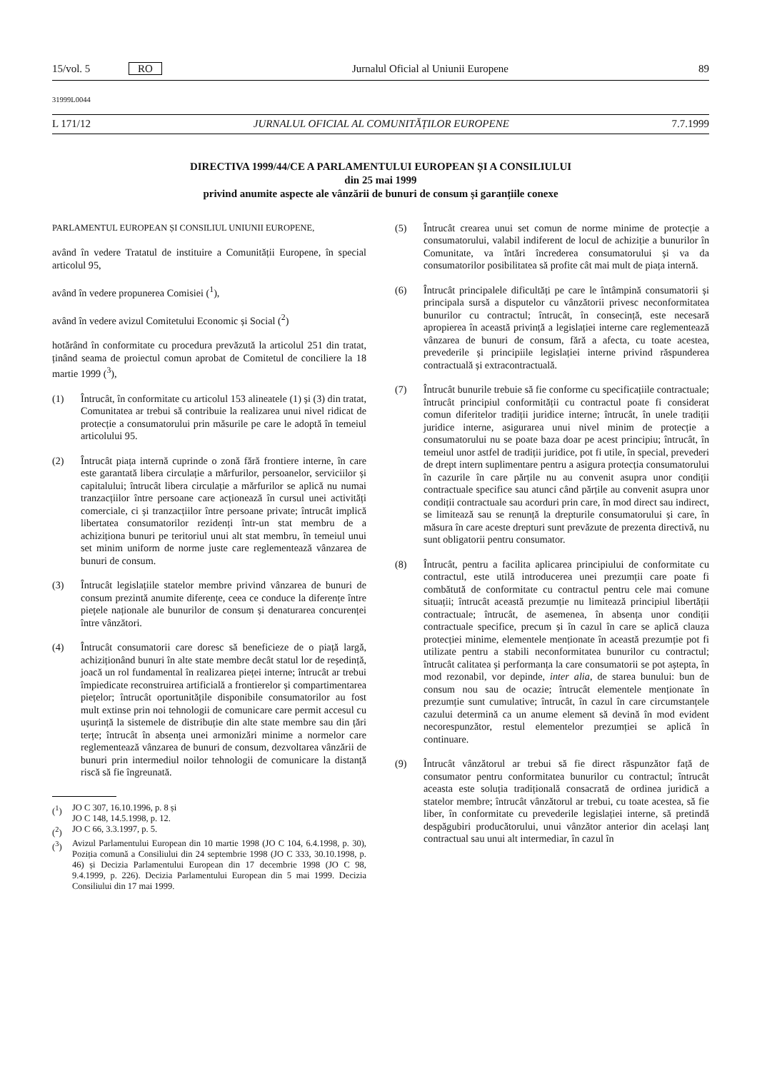15/vol. 5 RO Jurnalul Oficial al Uniunii Europene 89
31999L0044
L 171/12 JURNALUL OFICIAL AL COMUNITĂȚILOR EUROPENE 7.7.1999
DIRECTIVA 1999/44/CE A PARLAMENTULUI EUROPEAN ȘI A CONSILIULUI
din 25 mai 1999
privind anumite aspecte ale vânzării de bunuri de consum și garanțiile conexe
PARLAMENTUL EUROPEAN ȘI CONSILIUL UNIUNII EUROPENE,
având în vedere Tratatul de instituire a Comunității Europene, în special articolul 95,
având în vedere propunerea Comisiei (<sup>1</sup>),
având în vedere avizul Comitetului Economic și Social (<sup>2</sup>)
hotărând în conformitate cu procedura prevăzută la articolul 251 din tratat, ținând seama de proiectul comun aprobat de Comitetul de conciliere la 18 martie 1999 (<sup>3</sup>),
(1) Întrucât, în conformitate cu articolul 153 alineatele (1) și (3) din tratat, Comunitatea ar trebui să contribuie la realizarea unui nivel ridicat de protecție a consumatorului prin măsurile pe care le adoptă în temeiul articolului 95.
(2) Întrucât piața internă cuprinde o zonă fără frontiere interne, în care este garantată libera circulație a mărfurilor, persoanelor, serviciilor și capitalului; întrucât libera circulație a mărfurilor se aplică nu numai tranzacțiilor între persoane care acționează în cursul unei activități comerciale, ci și tranzacțiilor între persoane private; întrucât implică libertatea consumatorilor rezidenți într-un stat membru de a achiziționa bunuri pe teritoriul unui alt stat membru, în temeiul unui set minim uniform de norme juste care reglementează vânzarea de bunuri de consum.
(3) Întrucât legislațiile statelor membre privind vânzarea de bunuri de consum prezintă anumite diferențe, ceea ce conduce la diferențe între piețele naționale ale bunurilor de consum și denaturarea concurenței între vânzători.
(4) Întrucât consumatorii care doresc să beneficieze de o piață largă, achiziționând bunuri în alte state membre decât statul lor de reședință, joacă un rol fundamental în realizarea pieței interne; întrucât ar trebui împiedicate reconstruirea artificială a frontierelor și compartimentarea piețelor; întrucât oportunitățile disponibile consumatorilor au fost mult extinse prin noi tehnologii de comunicare care permit accesul cu ușurință la sistemele de distribuție din alte state membre sau din țări terțe; întrucât în absența unei armonizări minime a normelor care reglementează vânzarea de bunuri de consum, dezvoltarea vânzării de bunuri prin intermediul noilor tehnologii de comunicare la distanță riscă să fie îngreunată.
(<sup>1</sup>) JO C 307, 16.10.1996, p. 8 și
JO C 148, 14.5.1998, p. 12.
(<sup>2</sup>) JO C 66, 3.3.1997, p. 5.
(<sup>3</sup>) Avizul Parlamentului European din 10 martie 1998 (JO C 104, 6.4.1998, p. 30), Poziția comună a Consiliului din 24 septembrie 1998 (JO C 333, 30.10.1998, p. 46) și Decizia Parlamentului European din 17 decembrie 1998 (JO C 98, 9.4.1999, p. 226). Decizia Parlamentului European din 5 mai 1999. Decizia Consiliului din 17 mai 1999.
(5) Întrucât crearea unui set comun de norme minime de protecție a consumatorului, valabil indiferent de locul de achiziție a bunurilor în Comunitate, va întări încrederea consumatorului și va da consumatorilor posibilitatea să profite cât mai mult de piața internă.
(6) Întrucât principalele dificultăți pe care le întâmpină consumatorii și principala sursă a disputelor cu vânzătorii privesc neconformitatea bunurilor cu contractul; întrucât, în consecință, este necesară apropierea în această privință a legislației interne care reglementează vânzarea de bunuri de consum, fără a afecta, cu toate acestea, prevederile și principiile legislației interne privind răspunderea contractuală și extracontractuală.
(7) Întrucât bunurile trebuie să fie conforme cu specificațiile contractuale; întrucât principiul conformității cu contractul poate fi considerat comun diferitelor tradiții juridice interne; întrucât, în unele tradiții juridice interne, asigurarea unui nivel minim de protecție a consumatorului nu se poate baza doar pe acest principiu; întrucât, în temeiul unor astfel de tradiții juridice, pot fi utile, în special, prevederi de drept intern suplimentare pentru a asigura protecția consumatorului în cazurile în care părțile nu au convenit asupra unor condiții contractuale specifice sau atunci când părțile au convenit asupra unor condiții contractuale sau acorduri prin care, în mod direct sau indirect, se limitează sau se renunță la drepturile consumatorului și care, în măsura în care aceste drepturi sunt prevăzute de prezenta directivă, nu sunt obligatorii pentru consumator.
(8) Întrucât, pentru a facilita aplicarea principiului de conformitate cu contractul, este utilă introducerea unei prezumții care poate fi combătută de conformitate cu contractul pentru cele mai comune situații; întrucât această prezumție nu limitează principiul libertății contractuale; întrucât, de asemenea, în absența unor condiții contractuale specifice, precum și în cazul în care se aplică clauza protecției minime, elementele menționate în această prezumție pot fi utilizate pentru a stabili neconformitatea bunurilor cu contractul; întrucât calitatea și performanța la care consumatorii se pot aștepta, în mod rezonabil, vor depinde, inter alia, de starea bunului: bun de consum nou sau de ocazie; întrucât elementele menționate în prezumție sunt cumulative; întrucât, în cazul în care circumstanțele cazului determină ca un anume element să devină în mod evident necorespunzător, restul elementelor prezumției se aplică în continuare.
(9) Întrucât vânzătorul ar trebui să fie direct răspunzător față de consumator pentru conformitatea bunurilor cu contractul; întrucât aceasta este soluția tradițională consacrată de ordinea juridică a statelor membre; întrucât vânzătorul ar trebui, cu toate acestea, să fie liber, în conformitate cu prevederile legislației interne, să pretindă despăgubiri producătorului, unui vânzător anterior din același lanț contractual sau unui alt intermediar, în cazul în